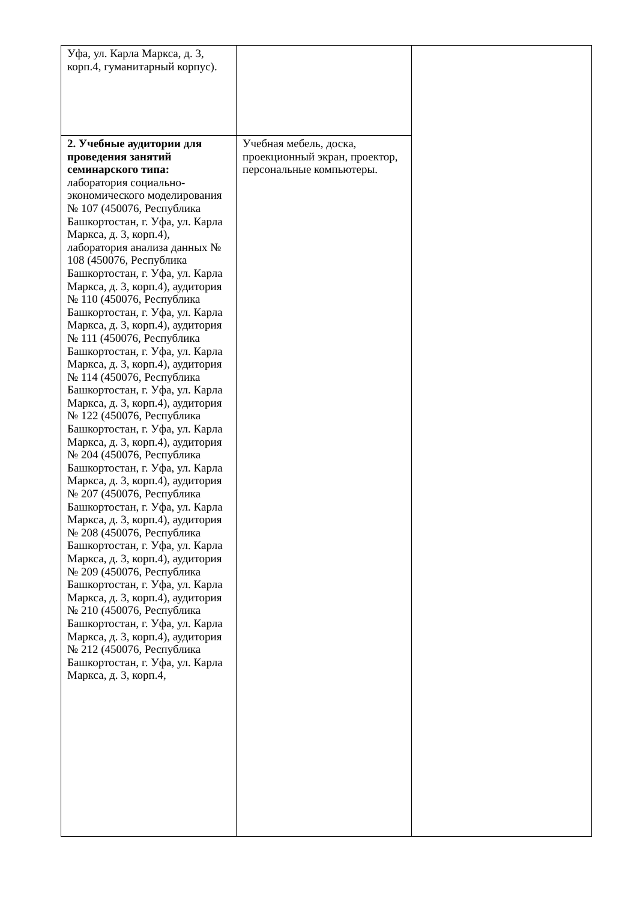| Уфа, ул. Карла Маркса, д. 3, корп.4, гуманитарный корпус). | | |
| 2. Учебные аудитории для проведения занятий семинарского типа: лаборатория социально-экономического моделирования № 107 (450076, Республика Башкортостан, г. Уфа, ул. Карла Маркса, д. 3, корп.4), лаборатория анализа данных № 108 (450076, Республика Башкортостан, г. Уфа, ул. Карла Маркса, д. 3, корп.4), аудитория № 110 (450076, Республика Башкортостан, г. Уфа, ул. Карла Маркса, д. 3, корп.4), аудитория № 111 (450076, Республика Башкортостан, г. Уфа, ул. Карла Маркса, д. 3, корп.4), аудитория № 114 (450076, Республика Башкортостан, г. Уфа, ул. Карла Маркса, д. 3, корп.4), аудитория № 122 (450076, Республика Башкортостан, г. Уфа, ул. Карла Маркса, д. 3, корп.4), аудитория № 204 (450076, Республика Башкортостан, г. Уфа, ул. Карла Маркса, д. 3, корп.4), аудитория № 207 (450076, Республика Башкортостан, г. Уфа, ул. Карла Маркса, д. 3, корп.4), аудитория № 208 (450076, Республика Башкортостан, г. Уфа, ул. Карла Маркса, д. 3, корп.4), аудитория № 209 (450076, Республика Башкортостан, г. Уфа, ул. Карла Маркса, д. 3, корп.4), аудитория № 210 (450076, Республика Башкортостан, г. Уфа, ул. Карла Маркса, д. 3, корп.4), аудитория № 212 (450076, Республика Башкортостан, г. Уфа, ул. Карла Маркса, д. 3, корп.4, | Учебная мебель, доска, проекционный экран, проектор, персональные компьютеры. | |